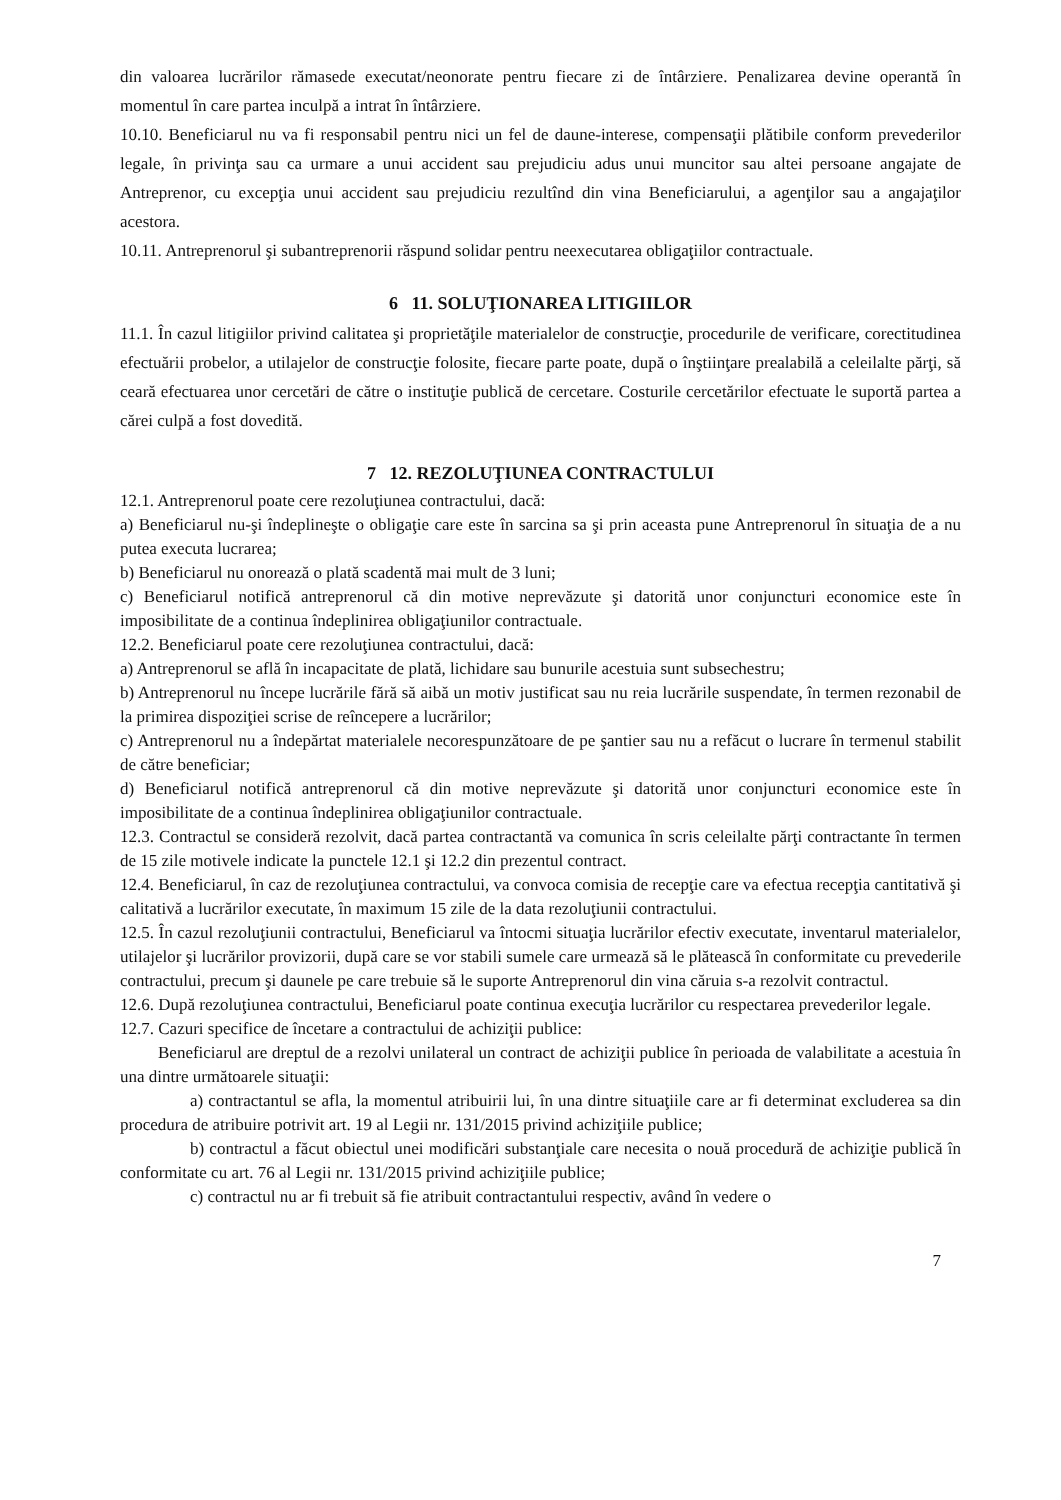din valoarea lucrărilor rămasede executat/neonorate pentru fiecare zi de întârziere. Penalizarea devine operantă în momentul în care partea inculpă a intrat în întârziere.
10.10. Beneficiarul nu va fi responsabil pentru nici un fel de daune-interese, compensaţii plătibile conform prevederilor legale, în privinţa sau ca urmare a unui accident sau prejudiciu adus unui muncitor sau altei persoane angajate de Antreprenor, cu excepţia unui accident sau prejudiciu rezultînd din vina Beneficiarului, a agenţilor sau a angajaţilor acestora.
10.11. Antreprenorul şi subantreprenorii răspund solidar pentru neexecutarea obligaţiilor contractuale.
6 11. SOLUŢIONAREA LITIGIILOR
11.1. În cazul litigiilor privind calitatea şi proprietăţile materialelor de construcţie, procedurile de verificare, corectitudinea efectuării probelor, a utilajelor de construcţie folosite, fiecare parte poate, după o înştiinţare prealabilă a celeilalte părţi, să ceară efectuarea unor cercetări de către o instituţie publică de cercetare. Costurile cercetărilor efectuate le suportă partea a cărei culpă a fost dovedită.
7 12. REZOLUŢIUNEA CONTRACTULUI
12.1. Antreprenorul poate cere rezoluţiunea contractului, dacă:
a) Beneficiarul nu-şi îndeplineşte o obligaţie care este în sarcina sa şi prin aceasta pune Antreprenorul în situaţia de a nu putea executa lucrarea;
b) Beneficiarul nu onorează o plată scadentă mai mult de 3 luni;
c) Beneficiarul notifică antreprenorul că din motive neprevăzute şi datorită unor conjuncturi economice este în imposibilitate de a continua îndeplinirea obligaţiunilor contractuale.
12.2. Beneficiarul poate cere rezoluţiunea contractului, dacă:
a) Antreprenorul se află în incapacitate de plată, lichidare sau bunurile acestuia sunt subsechestru;
b) Antreprenorul nu începe lucrările fără să aibă un motiv justificat sau nu reia lucrările suspendate, în termen rezonabil de la primirea dispoziţiei scrise de reîncepere a lucrărilor;
c) Antreprenorul nu a îndepărtat materialele necorespunzătoare de pe şantier sau nu a refăcut o lucrare în termenul stabilit de către beneficiar;
d) Beneficiarul notifică antreprenorul că din motive neprevăzute şi datorită unor conjuncturi economice este în imposibilitate de a continua îndeplinirea obligaţiunilor contractuale.
12.3. Contractul se consideră rezolvit, dacă partea contractantă va comunica în scris celeilalte părţi contractante în termen de 15 zile motivele indicate la punctele 12.1 şi 12.2 din prezentul contract.
12.4. Beneficiarul, în caz de rezoluţiunea contractului, va convoca comisia de recepţie care va efectua recepţia cantitativă şi calitativă a lucrărilor executate, în maximum 15 zile de la data rezoluţiunii contractului.
12.5. În cazul rezoluţiunii contractului, Beneficiarul va întocmi situaţia lucrărilor efectiv executate, inventarul materialelor, utilajelor şi lucrărilor provizorii, după care se vor stabili sumele care urmează să le plătească în conformitate cu prevederile contractului, precum şi daunele pe care trebuie să le suporte Antreprenorul din vina căruia s-a rezolvit contractul.
12.6. După rezoluţiunea contractului, Beneficiarul poate continua execuţia lucrărilor cu respectarea prevederilor legale.
12.7. Cazuri specifice de încetare a contractului de achiziţii publice:
Beneficiarul are dreptul de a rezolvi unilateral un contract de achiziţii publice în perioada de valabilitate a acestuia în una dintre următoarele situaţii:
a) contractantul se afla, la momentul atribuirii lui, în una dintre situaţiile care ar fi determinat excluderea sa din procedura de atribuire potrivit art. 19 al Legii nr. 131/2015 privind achiziţiile publice;
b) contractul a făcut obiectul unei modificări substanţiale care necesita o nouă procedură de achiziţie publică în conformitate cu art. 76 al Legii nr. 131/2015 privind achiziţiile publice;
c) contractul nu ar fi trebuit să fie atribuit contractantului respectiv, având în vedere o
7